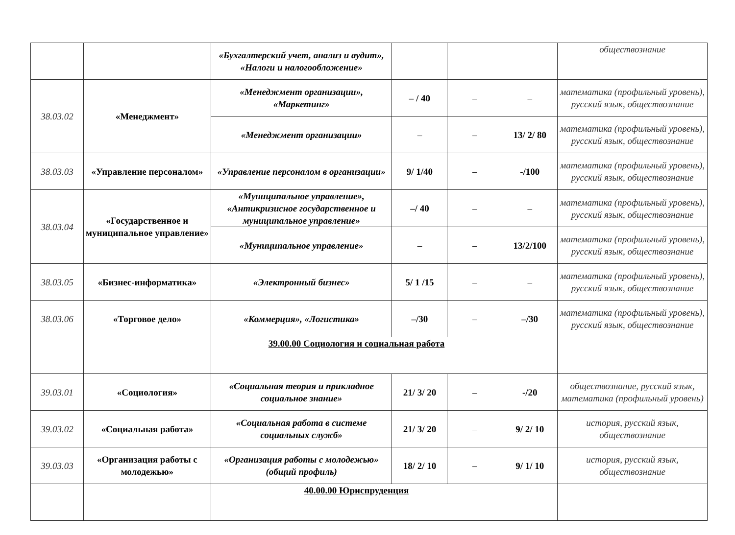| | | «Бухгалтерский учет, анализ и аудит», «Налоги и налогообложение» | | | | обществознание |
| 38.03.02 | «Менеджмент» | «Менеджмент организации», «Маркетинг» | – / 40 | – | – | математика (профильный уровень), русский язык, обществознание |
| | | «Менеджмент организации» | – | – | 13/ 2/ 80 | математика (профильный уровень), русский язык, обществознание |
| 38.03.03 | «Управление персоналом» | «Управление персоналом в организации» | 9/ 1/40 | – | -/100 | математика (профильный уровень), русский язык, обществознание |
| 38.03.04 | «Государственное и муниципальное управление» | «Муниципальное управление», «Антикризисное государственное и муниципальное управление» | –/ 40 | – | – | математика (профильный уровень), русский язык, обществознание |
| | | «Муниципальное управление» | – | – | 13/2/100 | математика (профильный уровень), русский язык, обществознание |
| 38.03.05 | «Бизнес-информатика» | «Электронный бизнес» | 5/ 1 /15 | – | – | математика (профильный уровень), русский язык, обществознание |
| 38.03.06 | «Торговое дело» | «Коммерция», «Логистика» | –/30 | – | –/30 | математика (профильный уровень), русский язык, обществознание |
| | | 39.00.00 Социология и социальная работа | | | | |
| 39.03.01 | «Социология» | «Социальная теория и прикладное социальное знание» | 21/ 3/ 20 | – | -/20 | обществознание, русский язык, математика (профильный уровень) |
| 39.03.02 | «Социальная работа» | «Социальная работа в системе социальных служб» | 21/ 3/ 20 | – | 9/ 2/ 10 | история, русский язык, обществознание |
| 39.03.03 | «Организация работы с молодежью» | «Организация работы с молодежью» (общий профиль) | 18/ 2/ 10 | – | 9/ 1/ 10 | история, русский язык, обществознание |
| | | 40.00.00 Юриспруденция | | | | |